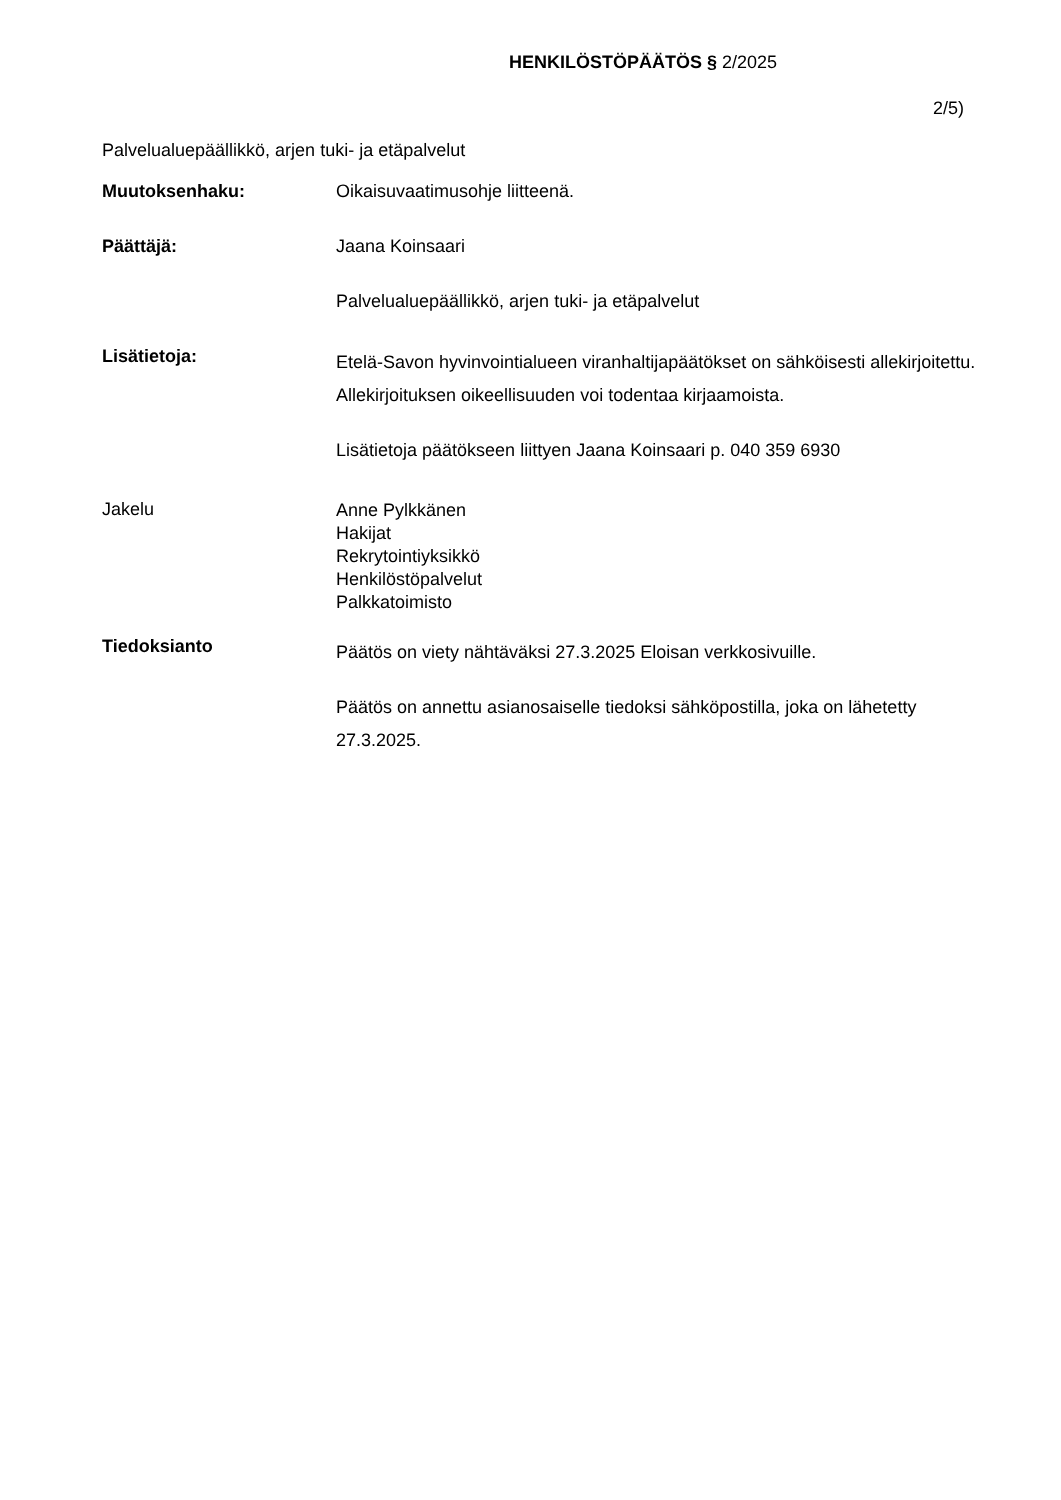HENKILÖSTÖPÄÄTÖS § 2/2025
2/5)
Palvelualuepäällikkö, arjen tuki- ja etäpalvelut
Muutoksenhaku: Oikaisuvaatimusohje liitteenä.
Päättäjä: Jaana Koinsaari
Palvelualuepäällikkö, arjen tuki- ja etäpalvelut
Lisätietoja:
Etelä-Savon hyvinvointialueen viranhaltijapäätökset on sähköisesti allekirjoitettu. Allekirjoituksen oikeellisuuden voi todentaa kirjaamoista.
Lisätietoja päätökseen liittyen Jaana Koinsaari p. 040 359 6930
Jakelu
Anne Pylkkänen
Hakijat
Rekrytointiyksikkö
Henkilöstöpalvelut
Palkkatoimisto
Tiedoksianto
Päätös on viety nähtäväksi 27.3.2025 Eloisan verkkosivuille.
Päätös on annettu asianosaiselle tiedoksi sähköpostilla, joka on lähetetty 27.3.2025.